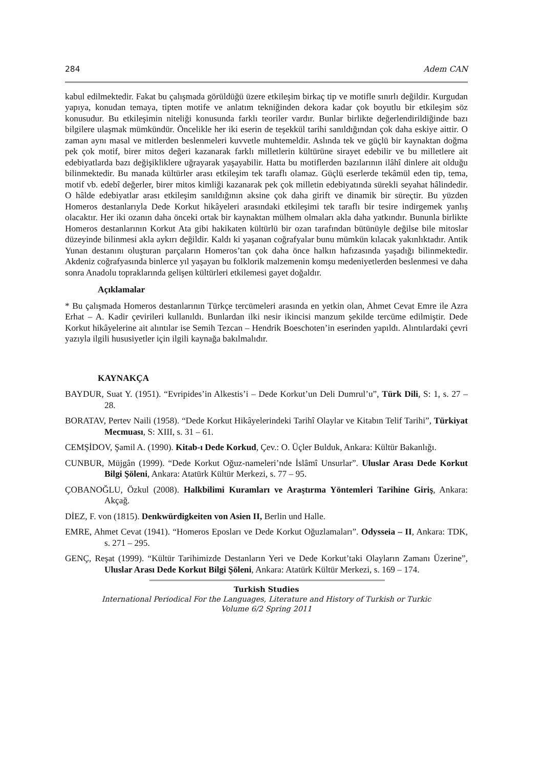284 Adem CAN
kabul edilmektedir. Fakat bu çalışmada görüldüğü üzere etkileşim birkaç tip ve motifle sınırlı değildir. Kurgudan yapıya, konudan temaya, tipten motife ve anlatım tekniğinden dekora kadar çok boyutlu bir etkileşim söz konusudur. Bu etkileşimin niteliği konusunda farklı teoriler vardır. Bunlar birlikte değerlendirildiğinde bazı bilgilere ulaşmak mümkündür. Öncelikle her iki eserin de teşekkül tarihi sanıldığından çok daha eskiye aittir. O zaman aynı masal ve mitlerden beslenmeleri kuvvetle muhtemeldir. Aslında tek ve güçlü bir kaynaktan doğma pek çok motif, birer mitos değeri kazanarak farklı milletlerin kültürüne sirayet edebilir ve bu milletlere ait edebiyatlarda bazı değişikliklere uğrayarak yaşayabilir. Hatta bu motiflerden bazılarının ilâhî dinlere ait olduğu bilinmektedir. Bu manada kültürler arası etkileşim tek taraflı olamaz. Güçlü eserlerde tekâmül eden tip, tema, motif vb. edebî değerler, birer mitos kimliği kazanarak pek çok milletin edebiyatında sürekli seyahat hâlindedir. O hâlde edebiyatlar arası etkileşim sanıldığının aksine çok daha girift ve dinamik bir süreçtir. Bu yüzden Homeros destanlarıyla Dede Korkut hikâyeleri arasındaki etkileşimi tek taraflı bir tesire indirgemek yanlış olacaktır. Her iki ozanın daha önceki ortak bir kaynaktan mülhem olmaları akla daha yatkındır. Bununla birlikte Homeros destanlarının Korkut Ata gibi hakikaten kültürlü bir ozan tarafından bütünüyle değilse bile mitoslar düzeyinde bilinmesi akla aykırı değildir. Kaldı ki yaşanan coğrafyalar bunu mümkün kılacak yakınlıktadır. Antik Yunan destanını oluşturan parçaların Homeros’tan çok daha önce halkın hafızasında yaşadığı bilinmektedir. Akdeniz coğrafyasında binlerce yıl yaşayan bu folklorik malzemenin komşu medeniyetlerden beslenmesi ve daha sonra Anadolu topraklarında gelişen kültürleri etkilemesi gayet doğaldır.
Açıklamalar
* Bu çalışmada Homeros destanlarının Türkçe tercümeleri arasında en yetkin olan, Ahmet Cevat Emre ile Azra Erhat – A. Kadir çevirileri kullanıldı. Bunlardan ilki nesir ikincisi manzum şekilde tercüme edilmiştir. Dede Korkut hikâyelerine ait alıntılar ise Semih Tezcan – Hendrik Boeschoten’in eserinden yapıldı. Alıntılardaki çevri yazıyla ilgili hususiyetler için ilgili kaynağa bakılmalıdır.
KAYNAKÇA
BAYDUR, Suat Y. (1951). “Evripides’in Alkestis’i – Dede Korkut’un Deli Dumrul’u”, Türk Dili, S: 1, s. 27 – 28.
BORATAV, Pertev Naili (1958). “Dede Korkut Hikâyelerindeki Tarihî Olaylar ve Kitabın Telif Tarihi”, Türkiyat Mecmuası, S: XIII, s. 31 – 61.
CEMŞİDOV, Şamil A. (1990). Kitab-ı Dede Korkud, Çev.: O. Üçler Bulduk, Ankara: Kültür Bakanlığı.
CUNBUR, Müjgân (1999). “Dede Korkut Oğuz-nameleri’nde İslâmî Unsurlar”. Uluslar Arası Dede Korkut Bilgi Şöleni, Ankara: Atatürk Kültür Merkezi, s. 77 – 95.
ÇOBANOĞLU, Özkul (2008). Halkbilimi Kuramları ve Araştırma Yöntemleri Tarihine Giriş, Ankara: Akçağ.
DİEZ, F. von (1815). Denkwürdigkeiten von Asien II, Berlin und Halle.
EMRE, Ahmet Cevat (1941). “Homeros Eposları ve Dede Korkut Oğuzlamaları”. Odysseia – II, Ankara: TDK, s. 271 – 295.
GENÇ, Reşat (1999). “Kültür Tarihimizde Destanların Yeri ve Dede Korkut’taki Olayların Zamanı Üzerine”, Uluslar Arası Dede Korkut Bilgi Şöleni, Ankara: Atatürk Kültür Merkezi, s. 169 – 174.
Turkish Studies
International Periodical For the Languages, Literature and History of Turkish or Turkic
Volume 6/2 Spring 2011